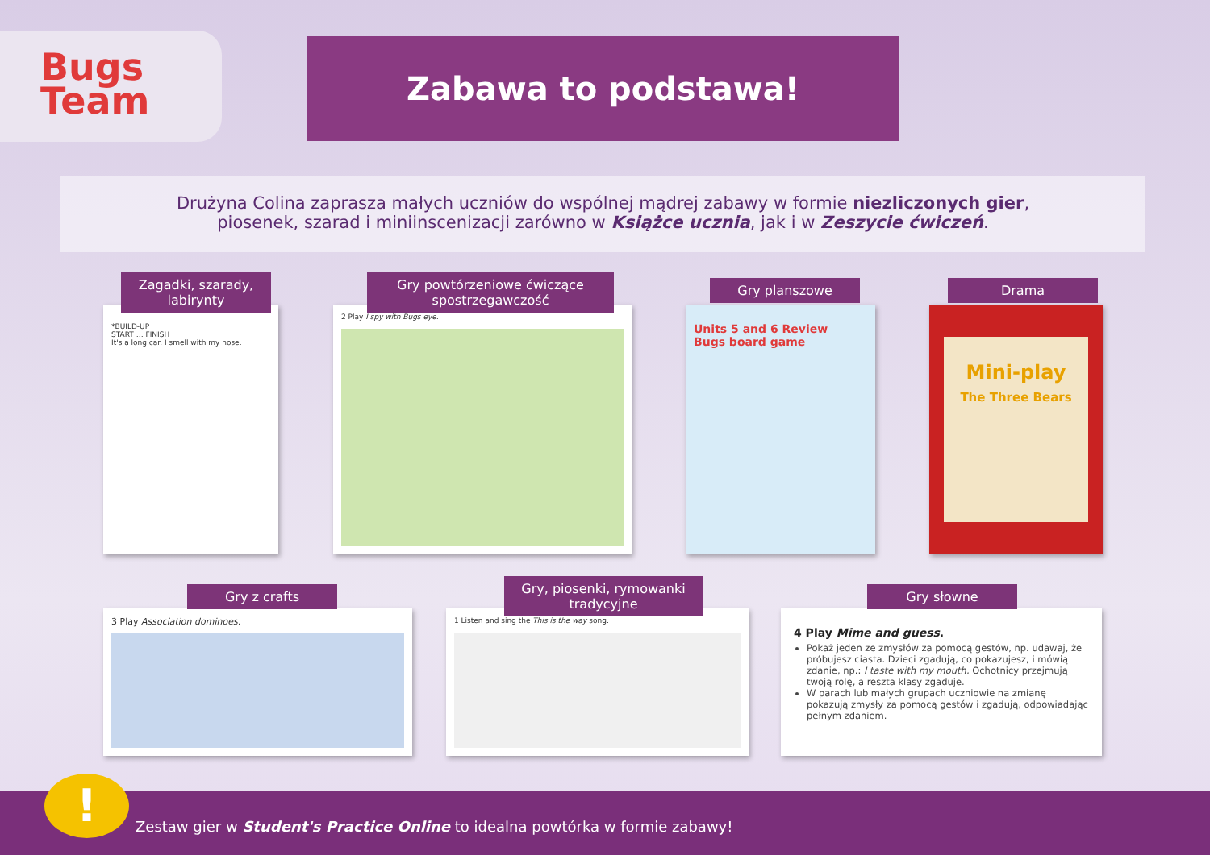Bugs
Team
Zabawa to podstawa!
Drużyna Colina zaprasza małych uczniów do wspólnej mądrej zabawy w formie niezliczonych gier,
piosenek, szarad i miniinscenizacji zarówno w Książce ucznia, jak i w Zeszycie ćwiczeń.
*BUILD-UP
START … FINISH
It's a long car. I smell with my nose.
Zagadki, szarady, labirynty
2 Play I spy with Bugs eye.
Gry powtórzeniowe ćwiczące spostrzegawczość
Units 5 and 6 Review
Bugs board game
Gry planszowe
Mini-play
The Three Bears
Drama
3 Play Association dominoes.
Gry z crafts
1 Listen and sing the This is the way song.
Gry, piosenki, rymowanki tradycyjne
4 Play Mime and guess.
Pokaż jeden ze zmysłów za pomocą gestów, np. udawaj, że próbujesz ciasta. Dzieci zgadują, co pokazujesz, i mówią zdanie, np.: I taste with my mouth. Ochotnicy przejmują twoją rolę, a reszta klasy zgaduje.
W parach lub małych grupach uczniowie na zmianę pokazują zmysły za pomocą gestów i zgadują, odpowiadając pełnym zdaniem.
Gry słowne
Zestaw gier w Student's Practice Online to idealna powtórka w formie zabawy!
!